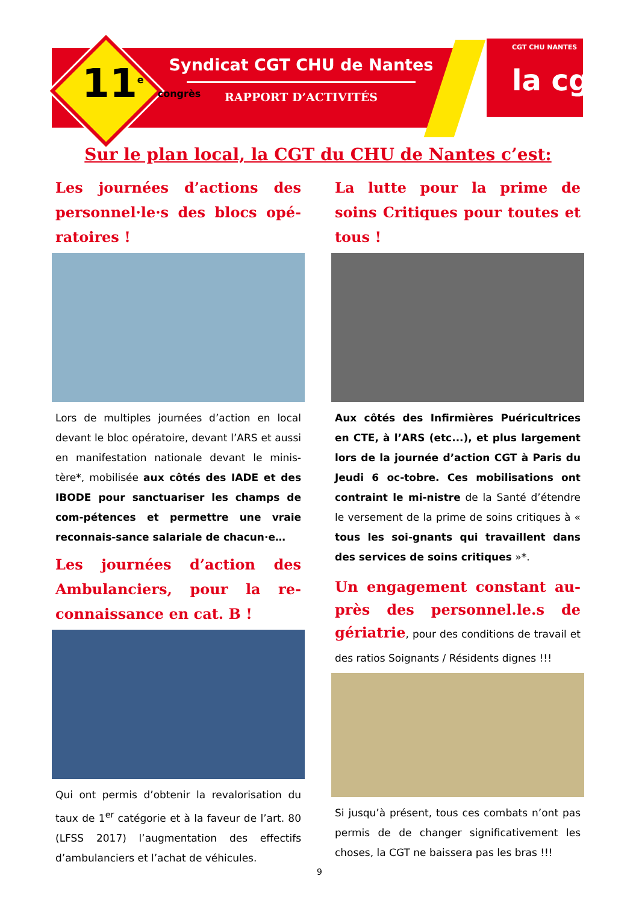11<sup>e</sup> congrès
Syndicat CGT CHU de Nantes
RAPPORT D’ACTIVITÉS
CGT CHU NANTES
la cgt
Sur le plan local, la CGT du CHU de Nantes c’est:
Les journées d’actions des personnel·le·s des blocs opé-ratoires !
Lors de multiples journées d’action en local devant le bloc opératoire, devant l’ARS et aussi en manifestation nationale devant le minis-tère*, mobilisée aux côtés des IADE et des IBODE pour sanctuariser les champs de com-pétences et permettre une vraie reconnais-sance salariale de chacun·e…
Les journées d’action des Ambulanciers, pour la re-connaissance en cat. B !
Qui ont permis d’obtenir la revalorisation du taux de 1<sup>er</sup> catégorie et à la faveur de l’art. 80 (LFSS 2017) l’augmentation des effectifs d’ambulanciers et l’achat de véhicules.
La lutte pour la prime de soins Critiques pour toutes et tous !
Aux côtés des Infirmières Puéricultrices en CTE, à l’ARS (etc...), et plus largement lors de la journée d’action CGT à Paris du Jeudi 6 oc-tobre. Ces mobilisations ont contraint le mi-nistre de la Santé d’étendre le versement de la prime de soins critiques à « tous les soi-gnants qui travaillent dans des services de soins critiques »*.
Un engagement constant au-près des personnel.le.s de gériatrie, pour des conditions de travail et des ratios Soignants / Résidents dignes !!!
Si jusqu’à présent, tous ces combats n’ont pas permis de de changer significativement les choses, la CGT ne baissera pas les bras !!!
9